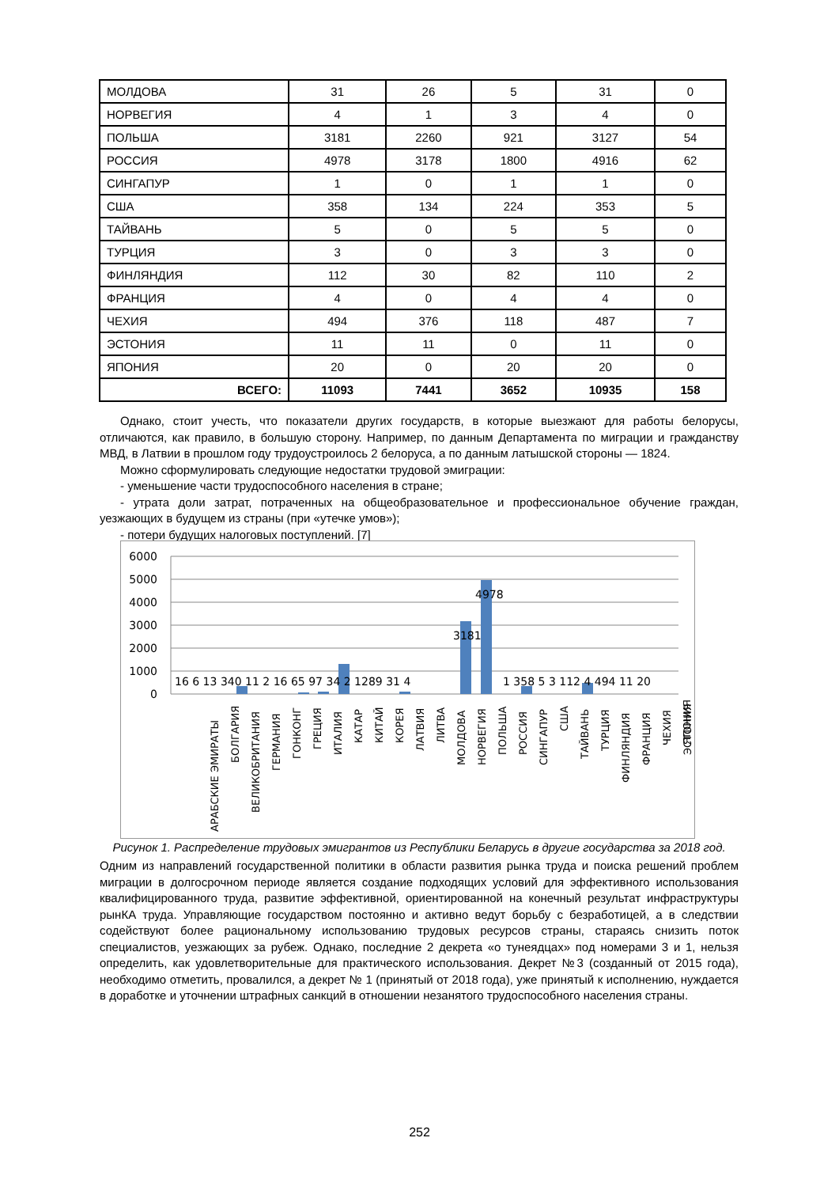| МОЛДОВА | 31 | 26 | 5 | 31 | 0 |
| НОРВЕГИЯ | 4 | 1 | 3 | 4 | 0 |
| ПОЛЬША | 3181 | 2260 | 921 | 3127 | 54 |
| РОССИЯ | 4978 | 3178 | 1800 | 4916 | 62 |
| СИНГАПУР | 1 | 0 | 1 | 1 | 0 |
| США | 358 | 134 | 224 | 353 | 5 |
| ТАЙВАНЬ | 5 | 0 | 5 | 5 | 0 |
| ТУРЦИЯ | 3 | 0 | 3 | 3 | 0 |
| ФИНЛЯНДИЯ | 112 | 30 | 82 | 110 | 2 |
| ФРАНЦИЯ | 4 | 0 | 4 | 4 | 0 |
| ЧЕХИЯ | 494 | 376 | 118 | 487 | 7 |
| ЭСТОНИЯ | 11 | 11 | 0 | 11 | 0 |
| ЯПОНИЯ | 20 | 0 | 20 | 20 | 0 |
| ВСЕГО: | 11093 | 7441 | 3652 | 10935 | 158 |
Однако, стоит учесть, что показатели других государств, в которые выезжают для работы белорусы, отличаются, как правило, в большую сторону. Например, по данным Департамента по миграции и гражданству МВД, в Латвии в прошлом году трудоустроилось 2 белоруса, а по данным латышской стороны — 1824.
Можно сформулировать следующие недостатки трудовой эмиграции:
- уменьшение части трудоспособного населения в стране;
- утрата доли затрат, потраченных на общеобразовательное и профессиональное обучение граждан, уезжающих в будущем из страны (при «утечке умов»);
- потери будущих налоговых поступлений. [7]
6000
5000
4000
3000
2000
1000
0
4978
3181
16 6 13 340 11 2 16 65 97 34 2 1289 31 4
1 358 5 3 112 4 494 11 20
АРАБСКИЕ ЭМИРАТЫ
БОЛГАРИЯ
ВЕЛИКОБРИТАНИЯ
ГЕРМАНИЯ
ГОНКОНГ
ГРЕЦИЯ
ИТАЛИЯ
КАТАР
КИТАЙ
КОРЕЯ
ЛАТВИЯ
ЛИТВА
МОЛДОВА
НОРВЕГИЯ
ПОЛЬША
РОССИЯ
СИНГАПУР
США
ТАЙВАНЬ
ТУРЦИЯ
ФИНЛЯНДИЯ
ФРАНЦИЯ
ЧЕХИЯ
ЭСТОНИЯ
ЯПОНИЯ
Рисунок 1. Распределение трудовых эмигрантов из Республики Беларусь в другие государства за 2018 год.
Одним из направлений государственной политики в области развития рынка труда и поиска решений проблем миграции в долгосрочном периоде является создание подходящих условий для эффективного использования квалифицированного труда, развитие эффективной, ориентированной на конечный результат инфраструктуры рынКА труда. Управляющие государством постоянно и активно ведут борьбу с безработицей, а в следствии содействуют более рациональному использованию трудовых ресурсов страны, стараясь снизить поток специалистов, уезжающих за рубеж. Однако, последние 2 декрета «о тунеядцах» под номерами 3 и 1, нельзя определить, как удовлетворительные для практического использования. Декрет №3 (созданный от 2015 года), необходимо отметить, провалился, а декрет № 1 (принятый от 2018 года), уже принятый к исполнению, нуждается в доработке и уточнении штрафных санкций в отношении незанятого трудоспособного населения страны.
252